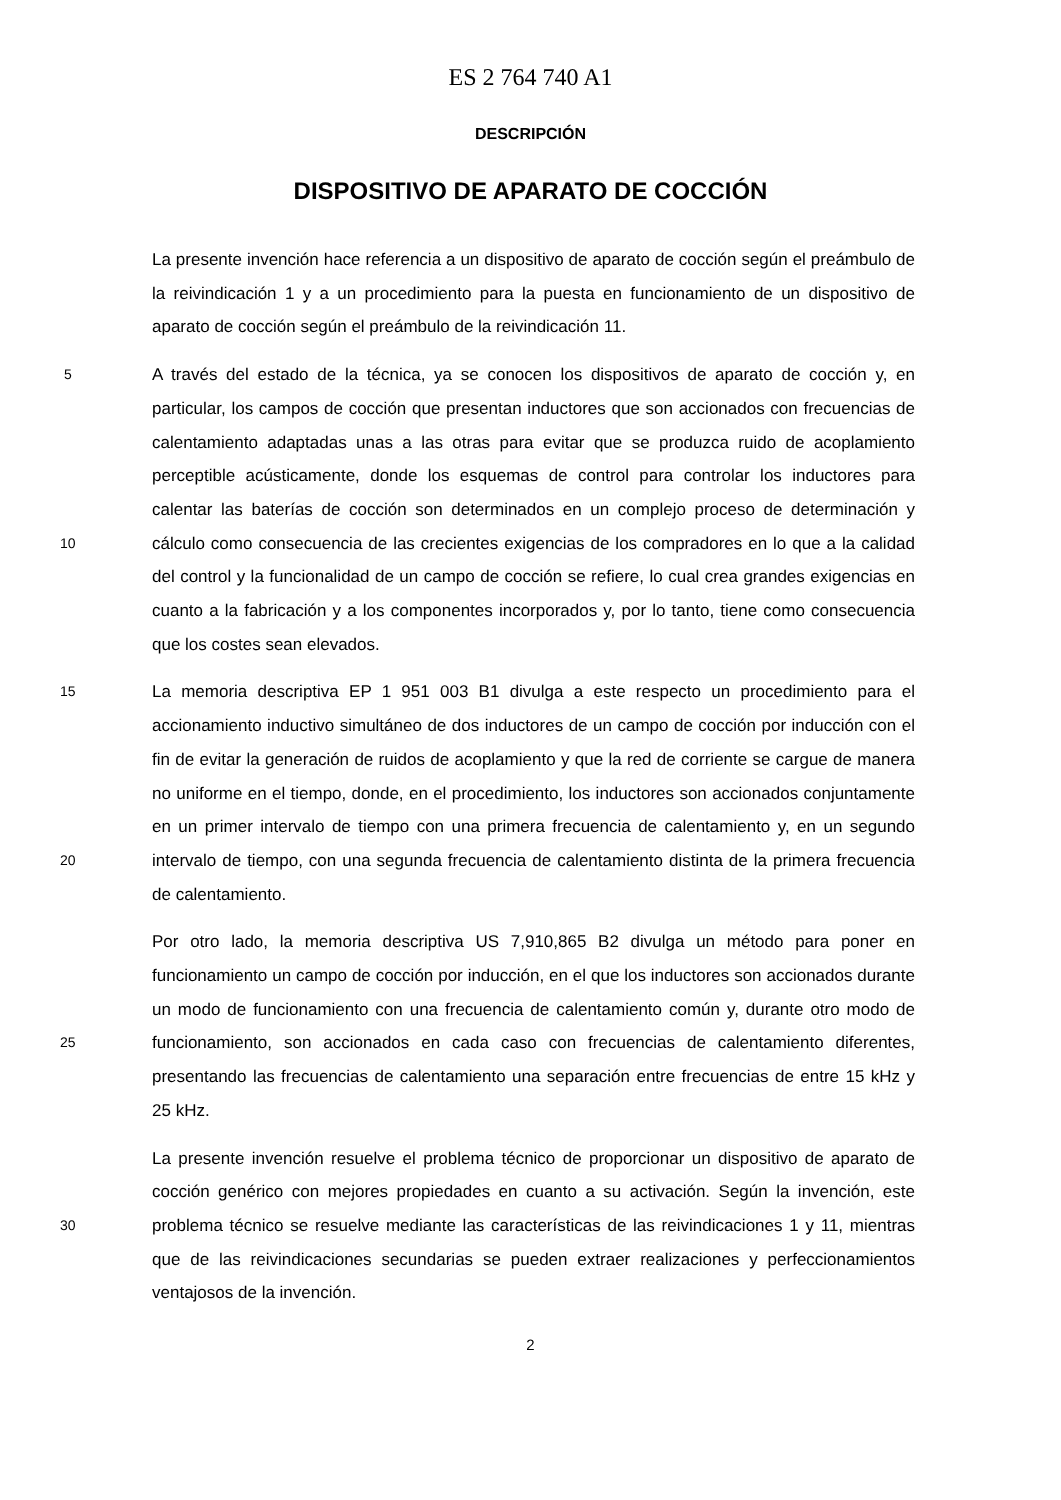ES 2 764 740 A1
DESCRIPCIÓN
DISPOSITIVO DE APARATO DE COCCIÓN
La presente invención hace referencia a un dispositivo de aparato de cocción según el preámbulo de la reivindicación 1 y a un procedimiento para la puesta en funcionamiento de un dispositivo de aparato de cocción según el preámbulo de la reivindicación 11.
5
10
A través del estado de la técnica, ya se conocen los dispositivos de aparato de cocción y, en particular, los campos de cocción que presentan inductores que son accionados con frecuencias de calentamiento adaptadas unas a las otras para evitar que se produzca ruido de acoplamiento perceptible acústicamente, donde los esquemas de control para controlar los inductores para calentar las baterías de cocción son determinados en un complejo proceso de determinación y cálculo como consecuencia de las crecientes exigencias de los compradores en lo que a la calidad del control y la funcionalidad de un campo de cocción se refiere, lo cual crea grandes exigencias en cuanto a la fabricación y a los componentes incorporados y, por lo tanto, tiene como consecuencia que los costes sean elevados.
15
20
La memoria descriptiva EP 1 951 003 B1 divulga a este respecto un procedimiento para el accionamiento inductivo simultáneo de dos inductores de un campo de cocción por inducción con el fin de evitar la generación de ruidos de acoplamiento y que la red de corriente se cargue de manera no uniforme en el tiempo, donde, en el procedimiento, los inductores son accionados conjuntamente en un primer intervalo de tiempo con una primera frecuencia de calentamiento y, en un segundo intervalo de tiempo, con una segunda frecuencia de calentamiento distinta de la primera frecuencia de calentamiento.
25
Por otro lado, la memoria descriptiva US 7,910,865 B2 divulga un método para poner en funcionamiento un campo de cocción por inducción, en el que los inductores son accionados durante un modo de funcionamiento con una frecuencia de calentamiento común y, durante otro modo de funcionamiento, son accionados en cada caso con frecuencias de calentamiento diferentes, presentando las frecuencias de calentamiento una separación entre frecuencias de entre 15 kHz y 25 kHz.
30
La presente invención resuelve el problema técnico de proporcionar un dispositivo de aparato de cocción genérico con mejores propiedades en cuanto a su activación. Según la invención, este problema técnico se resuelve mediante las características de las reivindicaciones 1 y 11, mientras que de las reivindicaciones secundarias se pueden extraer realizaciones y perfeccionamientos ventajosos de la invención.
2